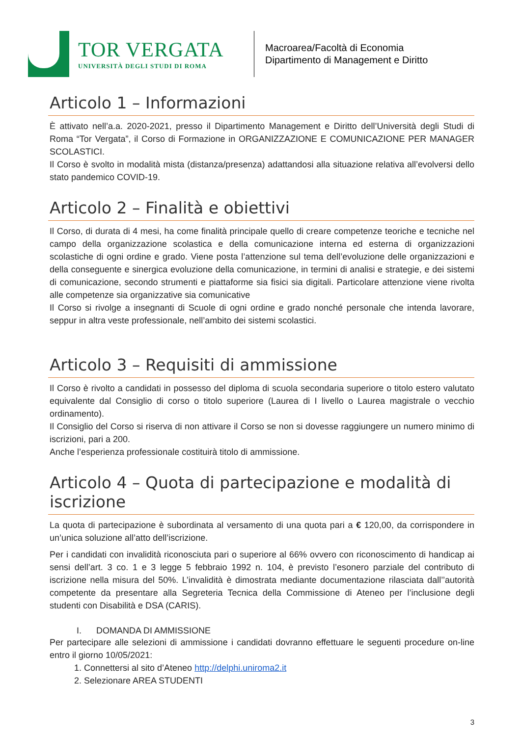TOR VERGATA
UNIVERSITÀ DEGLI STUDI DI ROMA
Macroarea/Facoltà di Economia
Dipartimento di Management e Diritto
Articolo 1 – Informazioni
È attivato nell’a.a. 2020-2021, presso il Dipartimento Management e Diritto dell’Università degli Studi di Roma “Tor Vergata”, il Corso di Formazione in ORGANIZZAZIONE E COMUNICAZIONE PER MANAGER SCOLASTICI.
Il Corso è svolto in modalità mista (distanza/presenza) adattandosi alla situazione relativa all’evolversi dello stato pandemico COVID-19.
Articolo 2 – Finalità e obiettivi
Il Corso, di durata di 4 mesi, ha come finalità principale quello di creare competenze teoriche e tecniche nel campo della organizzazione scolastica e della comunicazione interna ed esterna di organizzazioni scolastiche di ogni ordine e grado. Viene posta l’attenzione sul tema dell’evoluzione delle organizzazioni e della conseguente e sinergica evoluzione della comunicazione, in termini di analisi e strategie, e dei sistemi di comunicazione, secondo strumenti e piattaforme sia fisici sia digitali. Particolare attenzione viene rivolta alle competenze sia organizzative sia comunicative
Il Corso si rivolge a insegnanti di Scuole di ogni ordine e grado nonché personale che intenda lavorare, seppur in altra veste professionale, nell’ambito dei sistemi scolastici.
Articolo 3 – Requisiti di ammissione
Il Corso è rivolto a candidati in possesso del diploma di scuola secondaria superiore o titolo estero valutato equivalente dal Consiglio di corso o titolo superiore (Laurea di I livello o Laurea magistrale o vecchio ordinamento).
Il Consiglio del Corso si riserva di non attivare il Corso se non si dovesse raggiungere un numero minimo di iscrizioni, pari a 200.
Anche l’esperienza professionale costituirà titolo di ammissione.
Articolo 4 – Quota di partecipazione e modalità di iscrizione
La quota di partecipazione è subordinata al versamento di una quota pari a € 120,00, da corrispondere in un’unica soluzione all’atto dell’iscrizione.
Per i candidati con invalidità riconosciuta pari o superiore al 66% ovvero con riconoscimento di handicap ai sensi dell’art. 3 co. 1 e 3 legge 5 febbraio 1992 n. 104, è previsto l’esonero parziale del contributo di iscrizione nella misura del 50%. L’invalidità è dimostrata mediante documentazione rilasciata dall’’autorità competente da presentare alla Segreteria Tecnica della Commissione di Ateneo per l’inclusione degli studenti con Disabilità e DSA (CARIS).
I. DOMANDA DI AMMISSIONE
Per partecipare alle selezioni di ammissione i candidati dovranno effettuare le seguenti procedure on-line entro il giorno 10/05/2021:
1. Connettersi al sito d’Ateneo http://delphi.uniroma2.it
2. Selezionare AREA STUDENTI
3